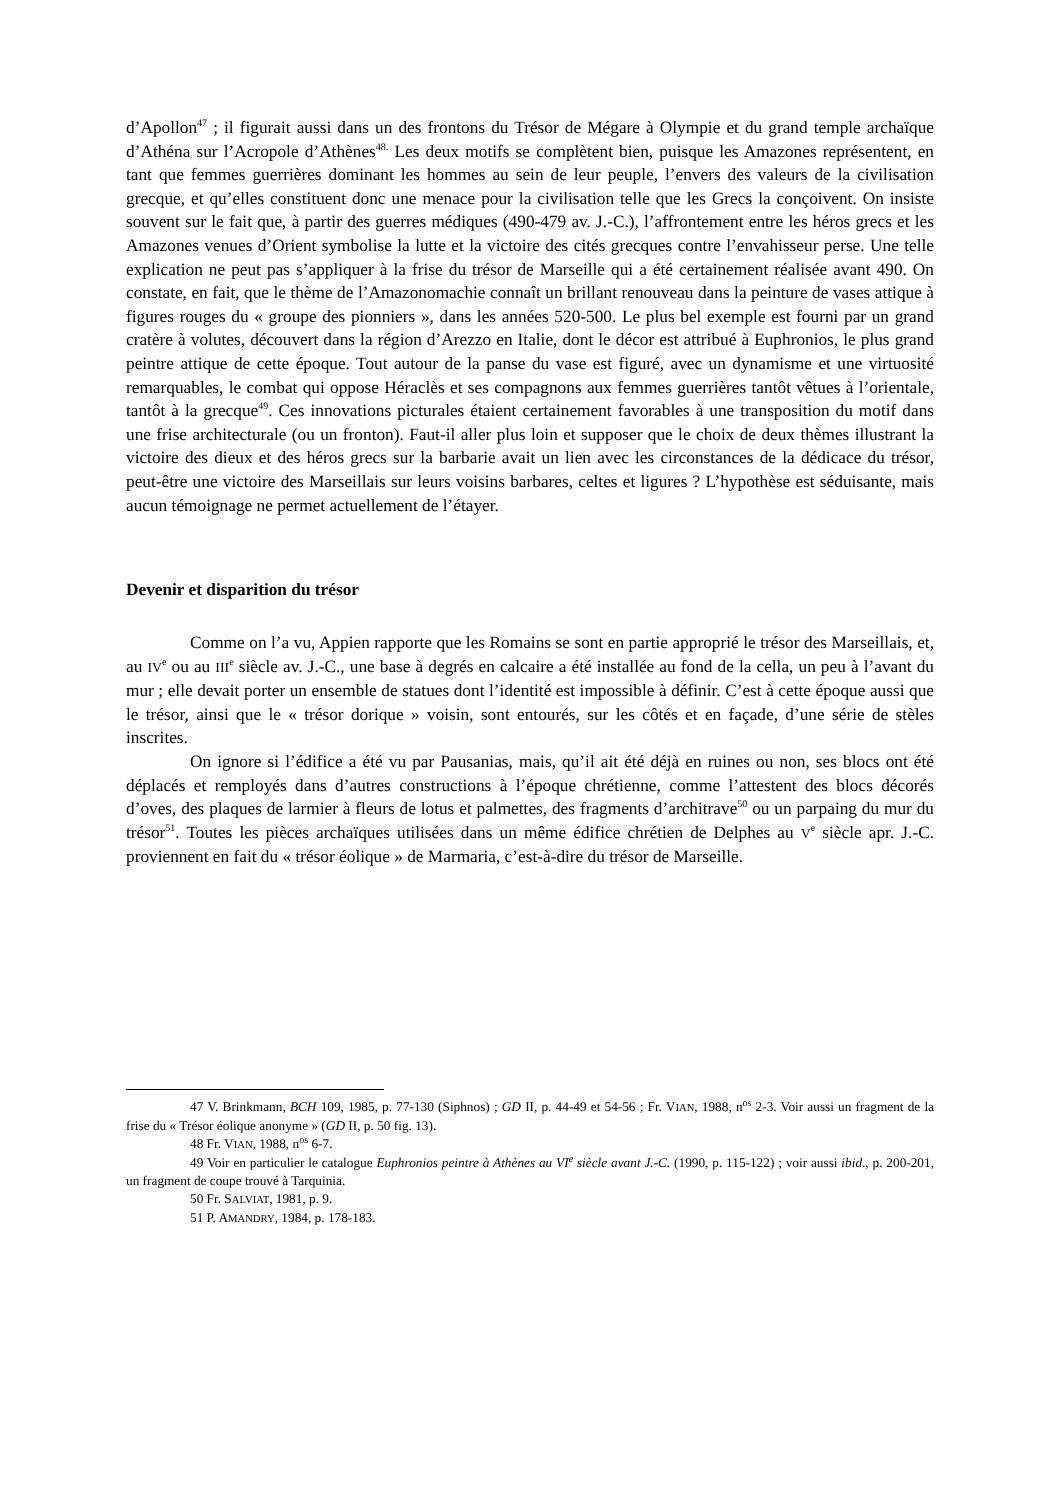d’Apollon<sup>47</sup> ; il figurait aussi dans un des frontons du Trésor de Mégare à Olympie et du grand temple archaïque d’Athéna sur l’Acropole d’Athènes<sup>48.</sup> Les deux motifs se complètent bien, puisque les Amazones représentent, en tant que femmes guerrières dominant les hommes au sein de leur peuple, l’envers des valeurs de la civilisation grecque, et qu’elles constituent donc une menace pour la civilisation telle que les Grecs la conçoivent. On insiste souvent sur le fait que, à partir des guerres médiques (490-479 av. J.-C.), l’affrontement entre les héros grecs et les Amazones venues d’Orient symbolise la lutte et la victoire des cités grecques contre l’envahisseur perse. Une telle explication ne peut pas s’appliquer à la frise du trésor de Marseille qui a été certainement réalisée avant 490. On constate, en fait, que le thème de l’Amazonomachie connaît un brillant renouveau dans la peinture de vases attique à figures rouges du « groupe des pionniers », dans les années 520-500. Le plus bel exemple est fourni par un grand cratère à volutes, découvert dans la région d’Arezzo en Italie, dont le décor est attribué à Euphronios, le plus grand peintre attique de cette époque. Tout autour de la panse du vase est figuré, avec un dynamisme et une virtuosité remarquables, le combat qui oppose Héraclès et ses compagnons aux femmes guerrières tantôt vêtues à l’orientale, tantôt à la grecque<sup>49</sup>. Ces innovations picturales étaient certainement favorables à une transposition du motif dans une frise architecturale (ou un fronton). Faut-il aller plus loin et supposer que le choix de deux thèmes illustrant la victoire des dieux et des héros grecs sur la barbarie avait un lien avec les circonstances de la dédicace du trésor, peut-être une victoire des Marseillais sur leurs voisins barbares, celtes et ligures ? L’hypothèse est séduisante, mais aucun témoignage ne permet actuellement de l’étayer.
Devenir et disparition du trésor
Comme on l’a vu, Appien rapporte que les Romains se sont en partie approprié le trésor des Marseillais, et, au IV<sup>e</sup> ou au III<sup>e</sup> siècle av. J.-C., une base à degrés en calcaire a été installée au fond de la cella, un peu à l’avant du mur ; elle devait porter un ensemble de statues dont l’identité est impossible à définir. C’est à cette époque aussi que le trésor, ainsi que le « trésor dorique » voisin, sont entourés, sur les côtés et en façade, d’une série de stèles inscrites.
On ignore si l’édifice a été vu par Pausanias, mais, qu’il ait été déjà en ruines ou non, ses blocs ont été déplacés et remployés dans d’autres constructions à l’époque chrétienne, comme l’attestent des blocs décorés d’oves, des plaques de larmier à fleurs de lotus et palmettes, des fragments d’architrave<sup>50</sup> ou un parpaing du mur du trésor<sup>51</sup>. Toutes les pièces archaïques utilisées dans un même édifice chrétien de Delphes au V<sup>e</sup> siècle apr. J.-C. proviennent en fait du « trésor éolique » de Marmaria, c’est-à-dire du trésor de Marseille.
47 V. Brinkmann, BCH 109, 1985, p. 77-130 (Siphnos) ; GD II, p. 44-49 et 54-56 ; Fr. VIAN, 1988, n<sup>os</sup> 2-3. Voir aussi un fragment de la frise du « Trésor éolique anonyme » (GD II, p. 50 fig. 13).
48 Fr. VIAN, 1988, n<sup>os</sup> 6-7.
49 Voir en particulier le catalogue Euphronios peintre à Athènes au VI<sup>e</sup> siècle avant J.-C. (1990, p. 115-122) ; voir aussi ibid., p. 200-201, un fragment de coupe trouvé à Tarquinia.
50 Fr. SALVIAT, 1981, p. 9.
51 P. AMANDRY, 1984, p. 178-183.